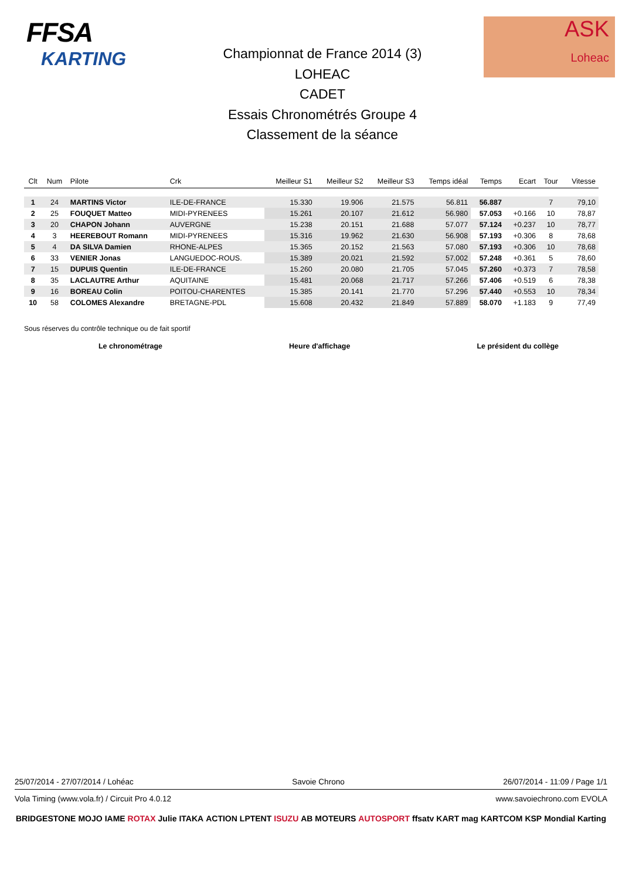FFSA
KARTING
Championnat de France 2014 (3)
LOHEAC
CADET
Essais Chronométrés Groupe 4
Classement de la séance
ASK
Loheac
| Clt | Num | Pilote | Crk | Meilleur S1 | Meilleur S2 | Meilleur S3 | Temps idéal | Temps | Ecart | Tour | Vitesse |
| --- | --- | --- | --- | --- | --- | --- | --- | --- | --- | --- | --- |
| 1 | 24 | MARTINS Victor | ILE-DE-FRANCE | 15.330 | 19.906 | 21.575 | 56.811 | 56.887 | | 7 | 79,10 |
| 2 | 25 | FOUQUET Matteo | MIDI-PYRENEES | 15.261 | 20.107 | 21.612 | 56.980 | 57.053 | +0.166 | 10 | 78,87 |
| 3 | 20 | CHAPON Johann | AUVERGNE | 15.238 | 20.151 | 21.688 | 57.077 | 57.124 | +0.237 | 10 | 78,77 |
| 4 | 3 | HEEREBOUT Romann | MIDI-PYRENEES | 15.316 | 19.962 | 21.630 | 56.908 | 57.193 | +0.306 | 8 | 78,68 |
| 5 | 4 | DA SILVA Damien | RHONE-ALPES | 15.365 | 20.152 | 21.563 | 57.080 | 57.193 | +0.306 | 10 | 78,68 |
| 6 | 33 | VENIER Jonas | LANGUEDOC-ROUS. | 15.389 | 20.021 | 21.592 | 57.002 | 57.248 | +0.361 | 5 | 78,60 |
| 7 | 15 | DUPUIS Quentin | ILE-DE-FRANCE | 15.260 | 20.080 | 21.705 | 57.045 | 57.260 | +0.373 | 7 | 78,58 |
| 8 | 35 | LACLAUTRE Arthur | AQUITAINE | 15.481 | 20.068 | 21.717 | 57.266 | 57.406 | +0.519 | 6 | 78,38 |
| 9 | 16 | BOREAU Colin | POITOU-CHARENTES | 15.385 | 20.141 | 21.770 | 57.296 | 57.440 | +0.553 | 10 | 78,34 |
| 10 | 58 | COLOMES Alexandre | BRETAGNE-PDL | 15.608 | 20.432 | 21.849 | 57.889 | 58.070 | +1.183 | 9 | 77,49 |
Sous réserves du contrôle technique ou de fait sportif
Le chronométrage Heure d'affichage Le président du collège
25/07/2014 - 27/07/2014 / Lohéac Savoie Chrono 26/07/2014 - 11:09 / Page 1/1
Vola Timing (www.vola.fr) / Circuit Pro 4.0.12 www.savoiechrono.com EVOLA
BRIDGESTONE MOJO IAME ROTAX Julie ITAKA ACTION LPTENT ISUZU AB MOTEURS AUTOSPORT ffsatv KART mag KARTCOM KSP Mondial Karting